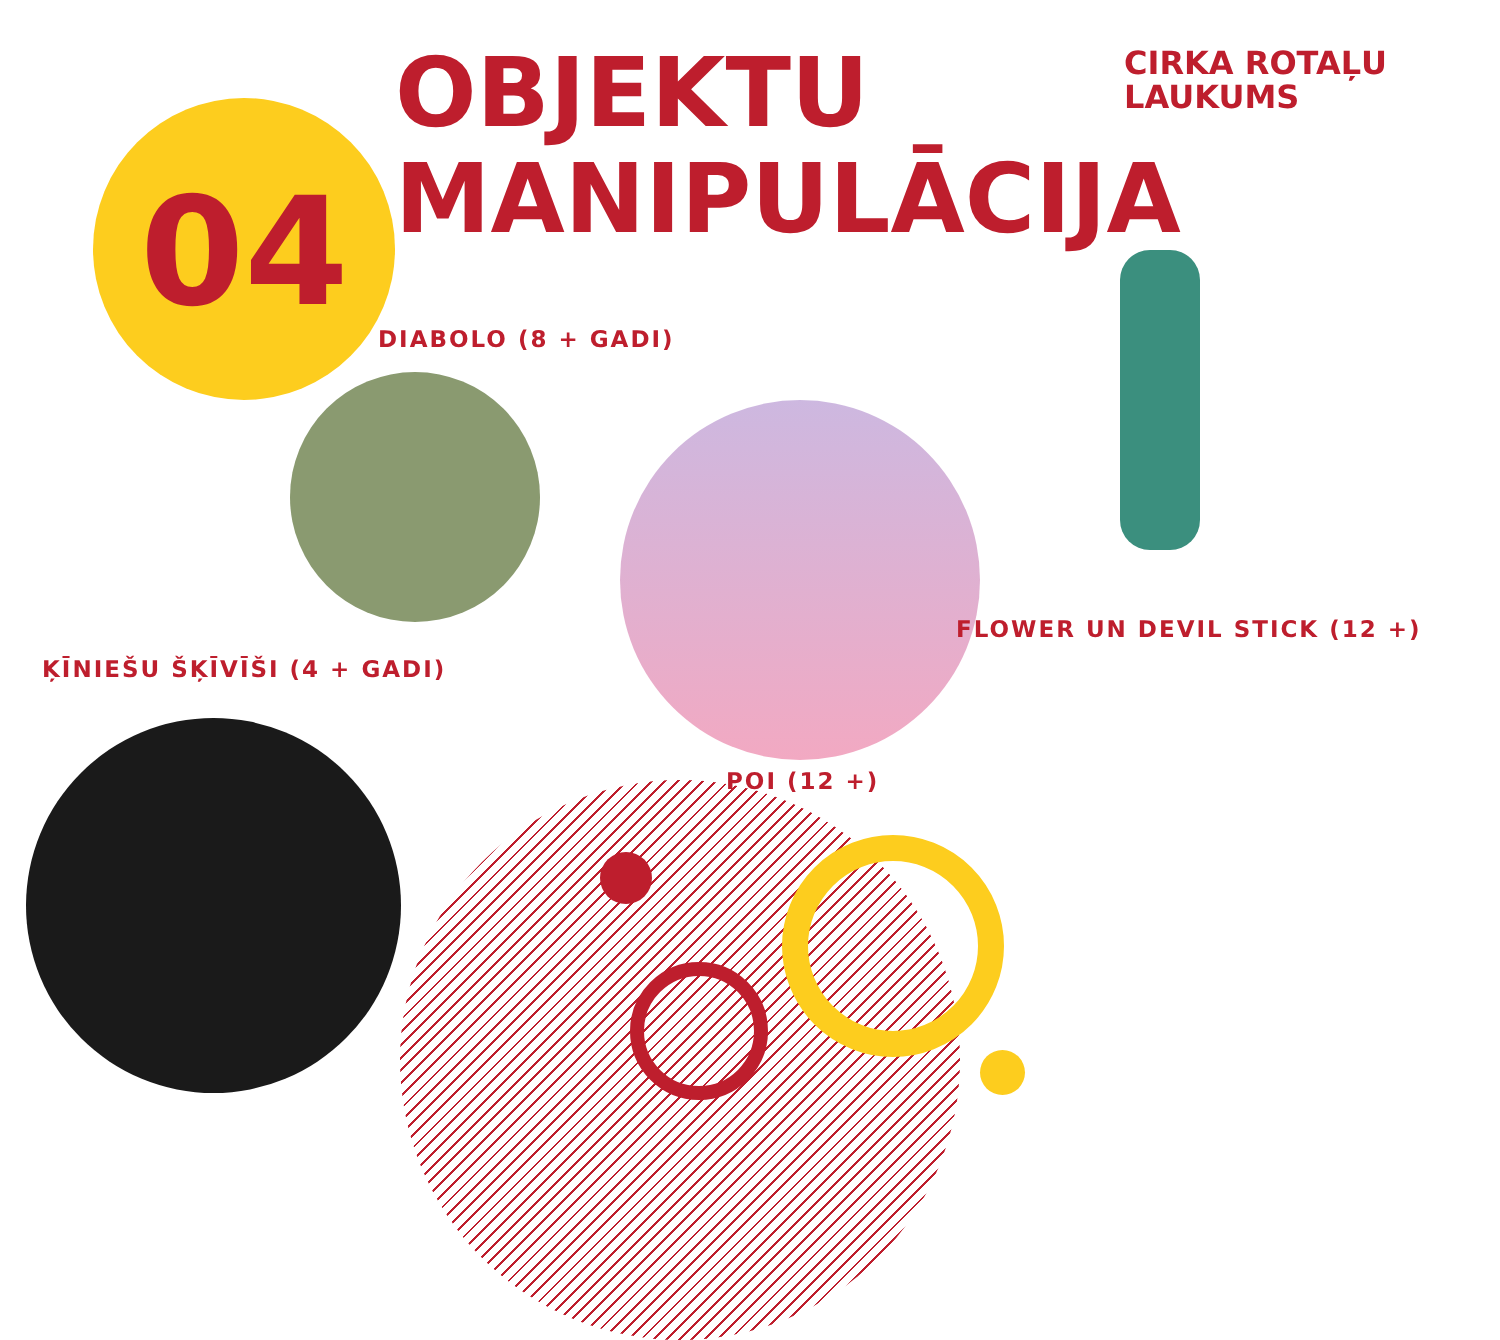04
OBJEKTU
MANIPULĀCIJA
CIRKA ROTAĻU
LAUKUMS
DIABOLO (8 + GADI)
FLOWER UN DEVIL STICK (12 +)
ĶĪNIEŠU ŠĶĪVĪŠI (4 + GADI)
POI (12 +)